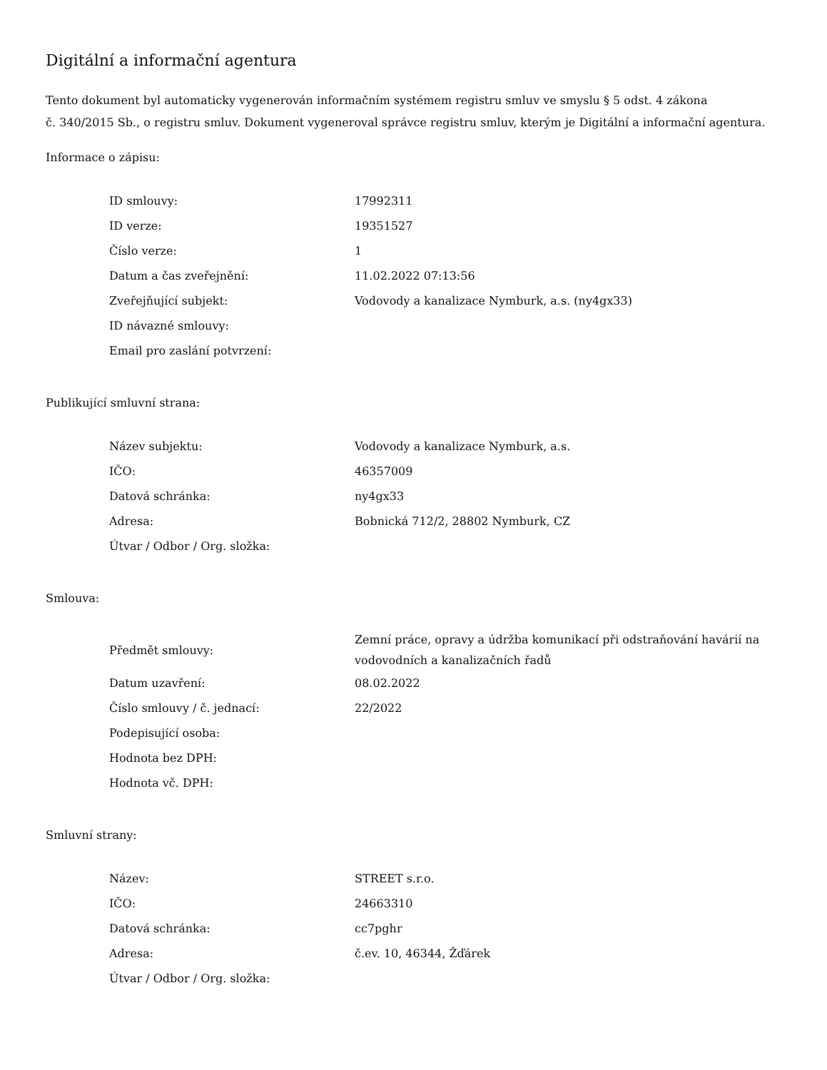Digitální a informační agentura
Tento dokument byl automaticky vygenerován informačním systémem registru smluv ve smyslu § 5 odst. 4 zákona
č. 340/2015 Sb., o registru smluv. Dokument vygeneroval správce registru smluv, kterým je Digitální a informační agentura.
Informace o zápisu:
| ID smlouvy: | 17992311 |
| ID verze: | 19351527 |
| Číslo verze: | 1 |
| Datum a čas zveřejnění: | 11.02.2022 07:13:56 |
| Zveřejňující subjekt: | Vodovody a kanalizace Nymburk, a.s. (ny4gx33) |
| ID návazné smlouvy: | |
| Email pro zaslání potvrzení: | |
Publikující smluvní strana:
| Název subjektu: | Vodovody a kanalizace Nymburk, a.s. |
| IČO: | 46357009 |
| Datová schránka: | ny4gx33 |
| Adresa: | Bobnická 712/2, 28802 Nymburk, CZ |
| Útvar / Odbor / Org. složka: | |
Smlouva:
| Předmět smlouvy: | Zemní práce, opravy a údržba komunikací při odstraňování havárií na vodovodních a kanalizačních řadů |
| Datum uzavření: | 08.02.2022 |
| Číslo smlouvy / č. jednací: | 22/2022 |
| Podepisující osoba: | |
| Hodnota bez DPH: | |
| Hodnota vč. DPH: | |
Smluvní strany:
| Název: | STREET s.r.o. |
| IČO: | 24663310 |
| Datová schránka: | cc7pghr |
| Adresa: | č.ev. 10, 46344, Žďárek |
| Útvar / Odbor / Org. složka: | |